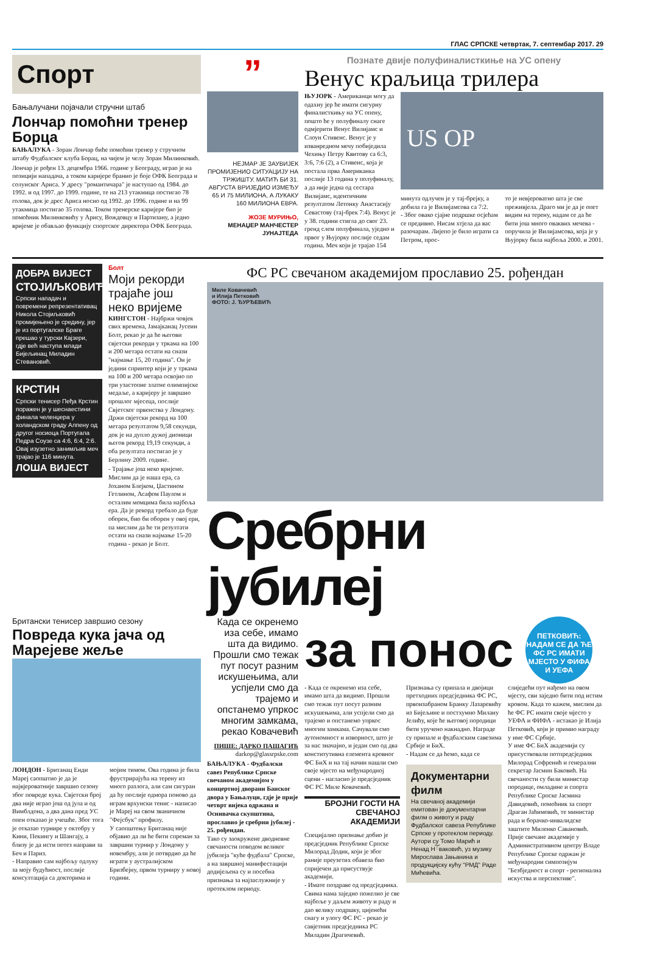ГЛАС СРПСКЕ четвртак, 7. септембар 2017. 29
Спорт
Бањалучани појачали стручни штаб
Лончар помоћни тренер Борца
БАЊАЛУКА - Зоран Лончар биће помоћни тренер у стручном штабу Фудбалског клуба Борац, на чијем је челу Зоран Милинковић.
Лончар је рођен 13. децембра 1966. године у Београду, играо је на позицији нападача, а током каријере бранио је боје ОФК Београда и солунског Ариса. У дресу "романтичара" је наступао од 1984. до 1992. и од 1997. до 1999. године, те на 213 утакмица постигао 78 голова, док је дрес Ариса носио од 1992. до 1996. године и на 99 утакмица постигао 35 голова. Током тренерске каријере био је помоћник Милинковићу у Арису, Вождовцу и Партизану, а једно вријеме је обављао функцију спортског директора ОФК Београда.
”
НЕЈМАР ЈЕ ЗАУВИЈЕК ПРОМИЈЕНИО СИТУАЦИЈУ НА ТРЖИШТУ. МАТИЋ БИ 31. АВГУСТА ВРИЈЕДИО ИЗМЕЂУ 65 И 75 МИЛИОНА, А ЛУКАКУ 160 МИЛИОНА ЕВРА.
ЖОЗЕ МУРИЊО,
МЕНАЏЕР МАНЧЕСТЕР ЈУНАЈТЕДА
Познате двије полуфиналисткиње на УС опену
Венус краљица трилера
ЊУЈОРК - Американци могу да одахну јер ће имати сигурну финалисткињу на УС опену, пошто ће у полуфиналу снаге одмјерити Венус Вилијамс и Слоун Стивенс. Венус је у изванредном мечу побиједила Чехињу Петру Квитову са 6:3, 3:6, 7:6 (2), а Стивенс, која је постала прва Американка послије 13 година у полуфиналу, а да није једна од сестара Вилијамс, идентичним резултатом Летонку Анастасију Севастову (тај-брек 7:4). Венус је у 38. години стигла до свог 23. гренд слем полуфинала, уједно и првог у Њујорку послије седам година. Меч који је трајао 154
US OP
минута одлучен је у тај-брејку, а добила га је Вилијамсова са 7:2.
- Због овако сјајне подршке осјећам се предивно. Нисам хтјела да вас разочарам. Лијепо је било играти са Петром, прос-
то је невјероватно шта је све преживјела. Драго ми је да је опет видим на терену, надам се да ће бити још много оваквих мечева - поручила је Вилијамсова, која је у Њујорку била најбоља 2000. и 2001.
ДОБРА ВИЈЕСТ
СТОЈИЉКОВИЋ
Српски нападач и повремени репрезентативац Никола Стојиљковић промијењено је средину, јер је из португалске Браге прешао у турски Кајзери, гдје већ наступа млади Бијељинац Миладин Стевановић.
КРСТИН
Српски тенисер Пеђа Крстин поражен је у шеснаестини финала челенџера у холандском граду Алпену од другог носиоца Португала Педра Соузе са 4:6, 6:4, 2:6. Овај изузетно занимљив меч трајао је 116 минута.
ЛОША ВИЈЕСТ
Болт
Моји рекорди трајаће још неко вријеме
КИНГСТОН - Најбржи човјек свих времена, Јамајканац Јусеин Болт, рекао је да ће његови свјетски рекорди у тркама на 100 и 200 метара остати на снази "најмање 15, 20 година". Он је једини спринтер који је у тркама на 100 и 200 метара освојио по три узастопне златне олимпијске медаље, а каријеру је завршио прошлог мјесеца, послије Свјетског првенства у Лондону. Држи свјетски рекорд на 100 метара резултатом 9,58 секунди, док је на дупло дужој дионици његов рекорд 19,19 секунди, а оба резултата постигао је у Берлину 2009. године.
- Трајање још неко вријеме. Мислим да је наша ера, са Јоханом Блејком, Џастином Гетлином, Асафом Паулом и осталим момцима била најбоља ера. Да је рекорд требало да буде оборен, био би оборен у овој ери, па мислим да ће ти резултати остати на снази најмање 15-20 година - рекао је Болт.
ФС РС свечаном академијом прославио 25. рођендан
Миле Ковачевић
и Илија Петковић
ФОТО: Ј. ЂУРЂЕВИЋ
Сребрни јубилеј
Британски тенисер завршио сезону
Повреда кука јача од Марејеве жеље
ЛОНДОН - Британац Енди Мареј саопштио је да је највјероватније завршио сезону због повреде кука. Свјетски број два није играо још од јула и од Вимблдона, а два дана пред УС опен отказао је учешће. Због тога је отказао турнире у октобру у Кини, Пекингу и Шангају, а близу је да исти потез направи за Беч и Париз.
- Направио сам најбољу одлуку за моју будућност, послије консултација са докторима и
мојим тимом. Ова година је била фрустрирајућа на терену из много разлога, али сам сигуран да ћу послије одмора поново да играм врхунски тенис - написао је Мареј на свом званичном "Фејсбук" профилу.
У саопштењу Британац није објавио да ли ће бити спреман за завршни турнир у Лондону у новембру, али је потврдио да ће играти у аустралијском Бризбејну, првом турниру у новој години.
Када се окренемо иза себе, имамо шта да видимо. Прошли смо тежак пут посут разним искушењима, али успјели смо да трајемо и опстанемо упркос многим замкама, рекао Ковачевић
ПИШЕ: ДАРКО ПАШАГИЋ
darkop@glassrpske.com
БАЊАЛУКА - Фудбалски савез Републике Српске свечаном академијом у концертној дворани Банског двора у Бањалуци, гдје је прије четврт вијека одржана и Оснивачка скупштина, прославио је сребрни јубилеј - 25. рођендан.
Тако су заокружене дводневне свечаности поводом великог јубилеја "куће фудбала" Српске, а на завршној манифестацији додијељена су и посебна признања за најзаслужније у протеклом периоду.
за понос
ПЕТКОВИЋ: НАДАМ СЕ ДА ЋЕ ФС РС ИМАТИ МЈЕСТО У ФИФА И УЕФА
- Када се окренемо иза себе, имамо шта да видимо. Прошли смо тежак пут посут разним искушењима, али успјели смо да трајемо и опстанемо упркос многим замкама. Сачували смо аутономност и изворност, што је за нас значајно, и један смо од два конститутивна елемента кровног ФС БиХ и на тај начин нашли смо своје мјесто на међународној сцени - нагласио је предсједник ФС РС Миле Ковачевић.
БРОЈНИ ГОСТИ НА СВЕЧАНОЈ АКАДЕМИЈИ
Специјално признање добио је предсједник Републике Српске Милорад Додик, који је због раније преузетих обавеза био спријечен да присуствује академији.
- Имате поздраве од предсједника. Свима нама заједно пожелио је све најбоље у даљем животу и раду и дао велику подршку, цијенећи снагу и улогу ФС РС - рекао је савјетник предсједника РС Миладин Драгичевић.
Признања су припала и двојици претходних предсједника ФС РС, првоизабраном Бранку Лазаревићу из Бијељине и постхумно Милану Јелићу, које ће његовој породици бити уручено накнадно. Награде су припале и фудбалским савезима Србије и БиХ.
- Надам се да ћемо, када се
Документарни филм
На свечаној академији емитован је документарни филм о животу и раду Фудбалског савеза Републике Српске у протеклом периоду. Аутори су Томо Марић и Ненад Нོваковић, уз музику Мирослава Јањанина и продукцијску кућу "РМД" Раде Мићевића.
слиједећи пут нађемо на овом мјесту, сви заједно бити под истим кровом. Када то кажем, мислим да ће ФС РС имати своје мјесто у УЕФА и ФИФА - истакао је Илија Петковић, који је примио награду у име ФС Србије.
У име ФС БиХ академији су присуствовали потпредсједник Милорад Софренић и генерални секретар Јасмин Баковић. На свечаности су били министар породице, омладине и спорта Републике Српске Јасмина Давидовић, помоћник за спорт Драган Јаћимовић, те министар рада и борачко-инвалидске заштите Миленко Савановић. Прије свечане академије у Административном центру Владе Републике Српске одржан је међународни симпозијум "Безбједност и спорт - регионална искуства и перспективе".